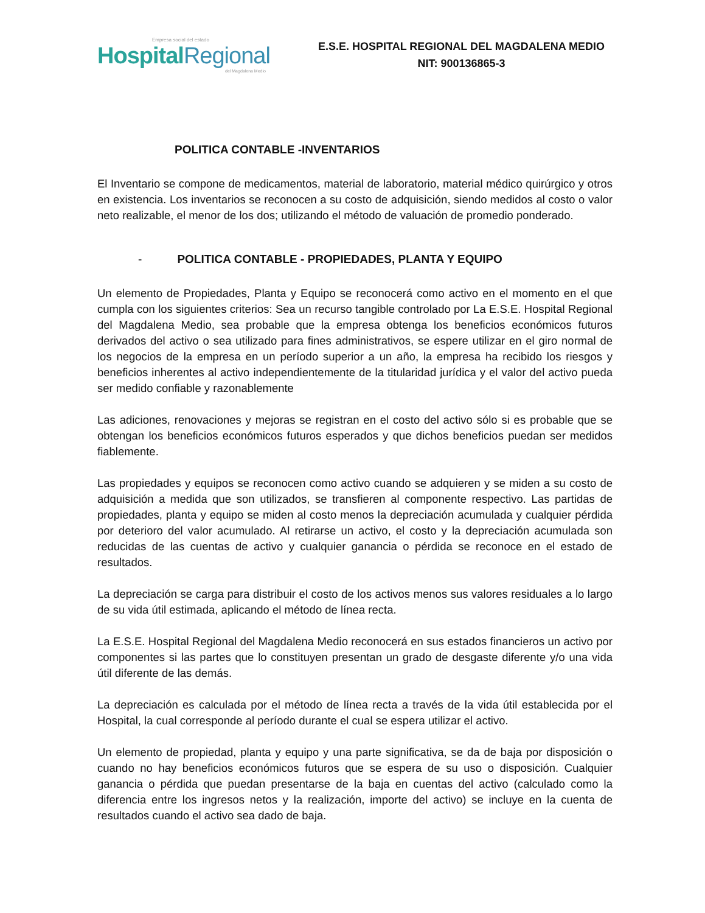Empresa social del estado
Hospital Regional
del Magdalena Medio
E.S.E. HOSPITAL REGIONAL DEL MAGDALENA MEDIO
NIT: 900136865-3
POLITICA CONTABLE -INVENTARIOS
El Inventario se compone de medicamentos, material de laboratorio, material médico quirúrgico y otros en existencia. Los inventarios se reconocen a su costo de adquisición, siendo medidos al costo o valor neto realizable, el menor de los dos; utilizando el método de valuación de promedio ponderado.
- POLITICA CONTABLE - PROPIEDADES, PLANTA Y EQUIPO
Un elemento de Propiedades, Planta y Equipo se reconocerá como activo en el momento en el que cumpla con los siguientes criterios: Sea un recurso tangible controlado por La E.S.E. Hospital Regional del Magdalena Medio, sea probable que la empresa obtenga los beneficios económicos futuros derivados del activo o sea utilizado para fines administrativos, se espere utilizar en el giro normal de los negocios de la empresa en un período superior a un año, la empresa ha recibido los riesgos y beneficios inherentes al activo independientemente de la titularidad jurídica y el valor del activo pueda ser medido confiable y razonablemente
Las adiciones, renovaciones y mejoras se registran en el costo del activo sólo si es probable que se obtengan los beneficios económicos futuros esperados y que dichos beneficios puedan ser medidos fiablemente.
Las propiedades y equipos se reconocen como activo cuando se adquieren y se miden a su costo de adquisición a medida que son utilizados, se transfieren al componente respectivo. Las partidas de propiedades, planta y equipo se miden al costo menos la depreciación acumulada y cualquier pérdida por deterioro del valor acumulado. Al retirarse un activo, el costo y la depreciación acumulada son reducidas de las cuentas de activo y cualquier ganancia o pérdida se reconoce en el estado de resultados.
La depreciación se carga para distribuir el costo de los activos menos sus valores residuales a lo largo de su vida útil estimada, aplicando el método de línea recta.
La E.S.E. Hospital Regional del Magdalena Medio reconocerá en sus estados financieros un activo por componentes si las partes que lo constituyen presentan un grado de desgaste diferente y/o una vida útil diferente de las demás.
La depreciación es calculada por el método de línea recta a través de la vida útil establecida por el Hospital, la cual corresponde al período durante el cual se espera utilizar el activo.
Un elemento de propiedad, planta y equipo y una parte significativa, se da de baja por disposición o cuando no hay beneficios económicos futuros que se espera de su uso o disposición. Cualquier ganancia o pérdida que puedan presentarse de la baja en cuentas del activo (calculado como la diferencia entre los ingresos netos y la realización, importe del activo) se incluye en la cuenta de resultados cuando el activo sea dado de baja.